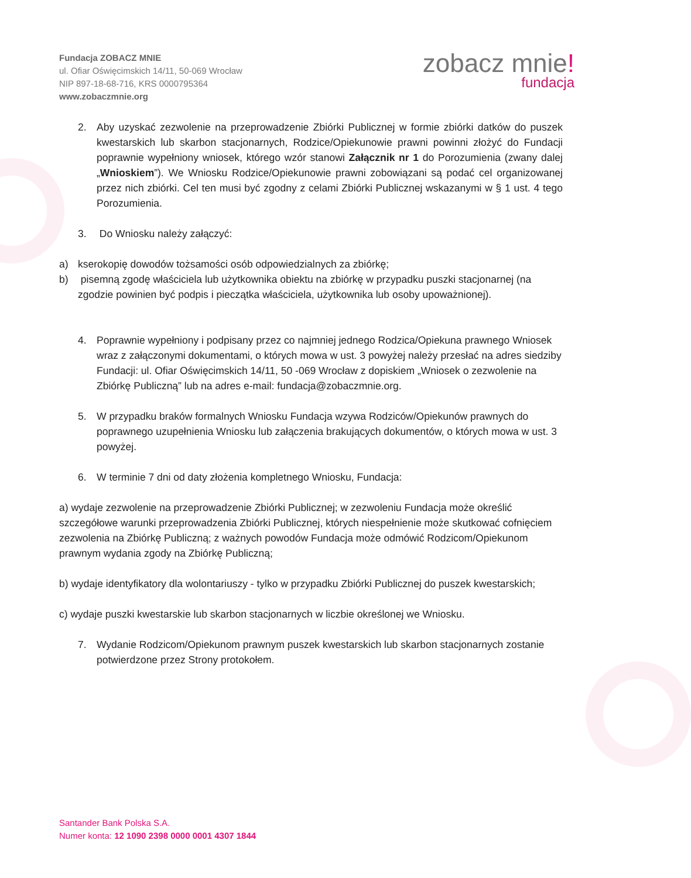Fundacja ZOBACZ MNIE
ul. Ofiar Oświęcimskich 14/11, 50-069 Wrocław
NIP 897-18-68-716, KRS 0000795364
www.zobaczmnie.org
zobacz mnie!
fundacja
2. Aby uzyskać zezwolenie na przeprowadzenie Zbiórki Publicznej w formie zbiórki datków do puszek kwestarskich lub skarbon stacjonarnych, Rodzice/Opiekunowie prawni powinni złożyć do Fundacji poprawnie wypełniony wniosek, którego wzór stanowi Załącznik nr 1 do Porozumienia (zwany dalej „Wnioskiem”). We Wniosku Rodzice/Opiekunowie prawni zobowiązani są podać cel organizowanej przez nich zbiórki. Cel ten musi być zgodny z celami Zbiórki Publicznej wskazanymi w § 1 ust. 4 tego Porozumienia.
3. Do Wniosku należy załączyć:
a) kserokopię dowodów tożsamości osób odpowiedzialnych za zbiórkę;
b) pisemną zgodę właściciela lub użytkownika obiektu na zbiórkę w przypadku puszki stacjonarnej (na zgodzie powinien być podpis i pieczątka właściciela, użytkownika lub osoby upoważnionej).
4. Poprawnie wypełniony i podpisany przez co najmniej jednego Rodzica/Opiekuna prawnego Wniosek wraz z załączonymi dokumentami, o których mowa w ust. 3 powyżej należy przesłać na adres siedziby Fundacji: ul. Ofiar Oświęcimskich 14/11, 50 -069 Wrocław z dopiskiem „Wniosek o zezwolenie na Zbiórkę Publiczną” lub na adres e-mail: fundacja@zobaczmnie.org.
5. W przypadku braków formalnych Wniosku Fundacja wzywa Rodziców/Opiekunów prawnych do poprawnego uzupełnienia Wniosku lub załączenia brakujących dokumentów, o których mowa w ust. 3 powyżej.
6. W terminie 7 dni od daty złożenia kompletnego Wniosku, Fundacja:
a) wydaje zezwolenie na przeprowadzenie Zbiórki Publicznej; w zezwoleniu Fundacja może określić szczegółowe warunki przeprowadzenia Zbiórki Publicznej, których niespełnienie może skutkować cofnięciem zezwolenia na Zbiórkę Publiczną; z ważnych powodów Fundacja może odmówić Rodzicom/Opiekunom prawnym wydania zgody na Zbiórkę Publiczną;
b) wydaje identyfikatory dla wolontariuszy - tylko w przypadku Zbiórki Publicznej do puszek kwestarskich;
c) wydaje puszki kwestarskie lub skarbon stacjonarnych w liczbie określonej we Wniosku.
7. Wydanie Rodzicom/Opiekunom prawnym puszek kwestarskich lub skarbon stacjonarnych zostanie potwierdzone przez Strony protokołem.
Santander Bank Polska S.A.
Numer konta: 12 1090 2398 0000 0001 4307 1844